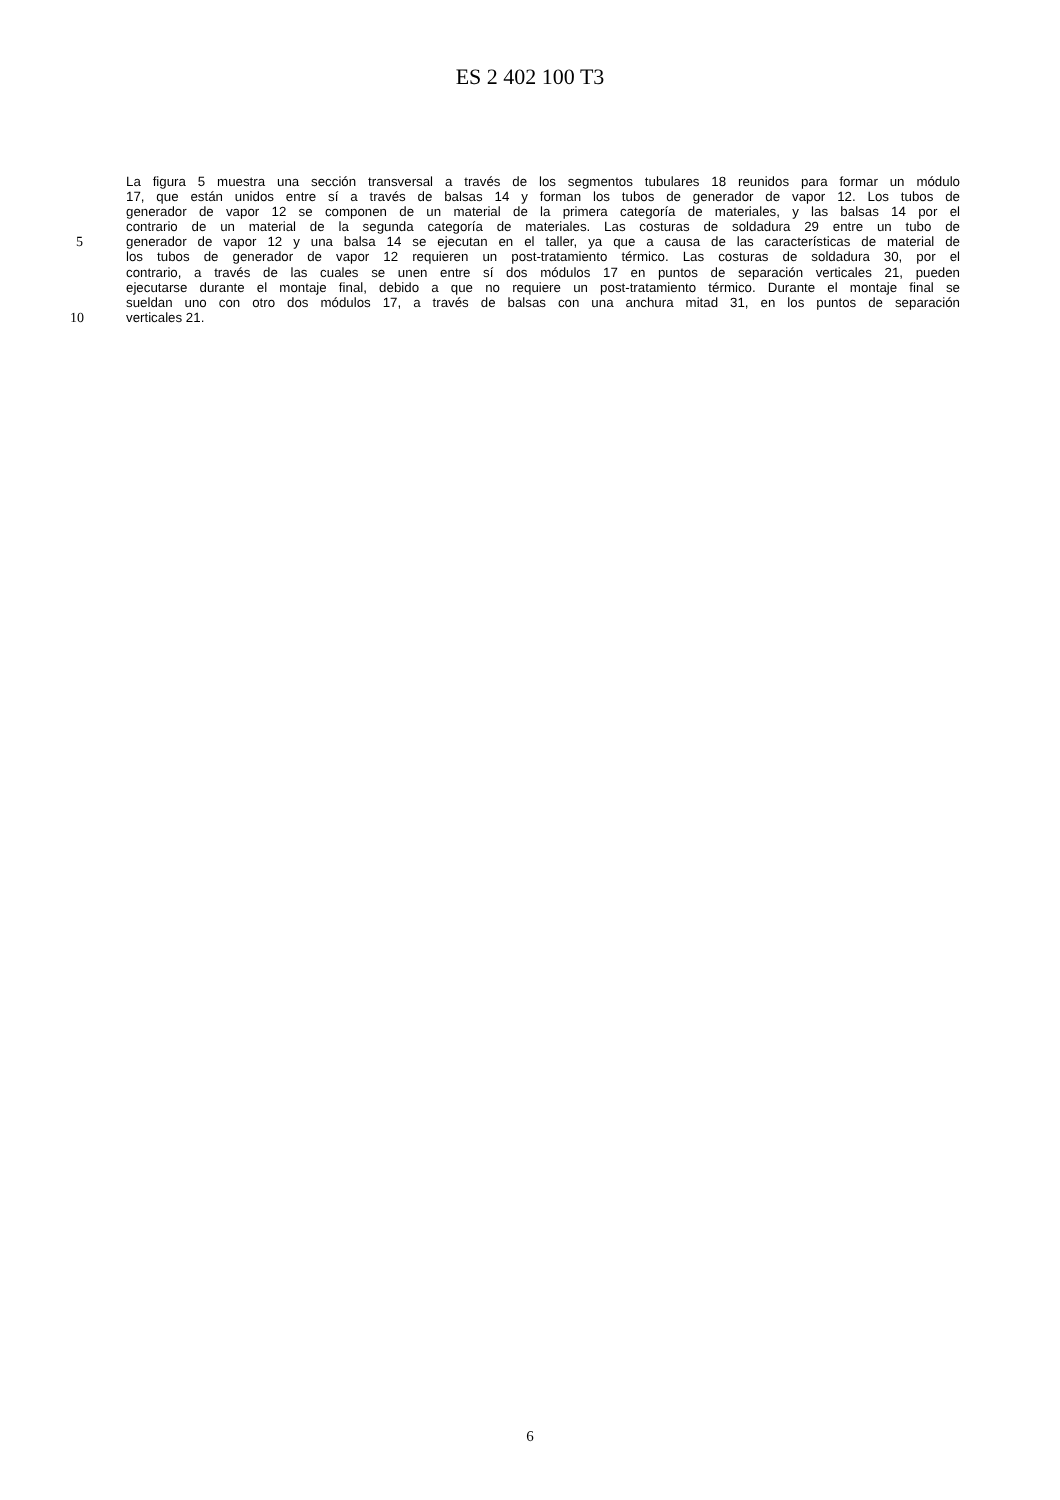ES 2 402 100 T3
La figura 5 muestra una sección transversal a través de los segmentos tubulares 18 reunidos para formar un módulo
17, que están unidos entre sí a través de balsas 14 y forman los tubos de generador de vapor 12. Los tubos de
generador de vapor 12 se componen de un material de la primera categoría de materiales, y las balsas 14 por el
contrario de un material de la segunda categoría de materiales. Las costuras de soldadura 29 entre un tubo de
5 generador de vapor 12 y una balsa 14 se ejecutan en el taller, ya que a causa de las características de material de
los tubos de generador de vapor 12 requieren un post-tratamiento térmico. Las costuras de soldadura 30, por el
contrario, a través de las cuales se unen entre sí dos módulos 17 en puntos de separación verticales 21, pueden
ejecutarse durante el montaje final, debido a que no requiere un post-tratamiento térmico. Durante el montaje final se
sueldan uno con otro dos módulos 17, a través de balsas con una anchura mitad 31, en los puntos de separación
10 verticales 21.
6